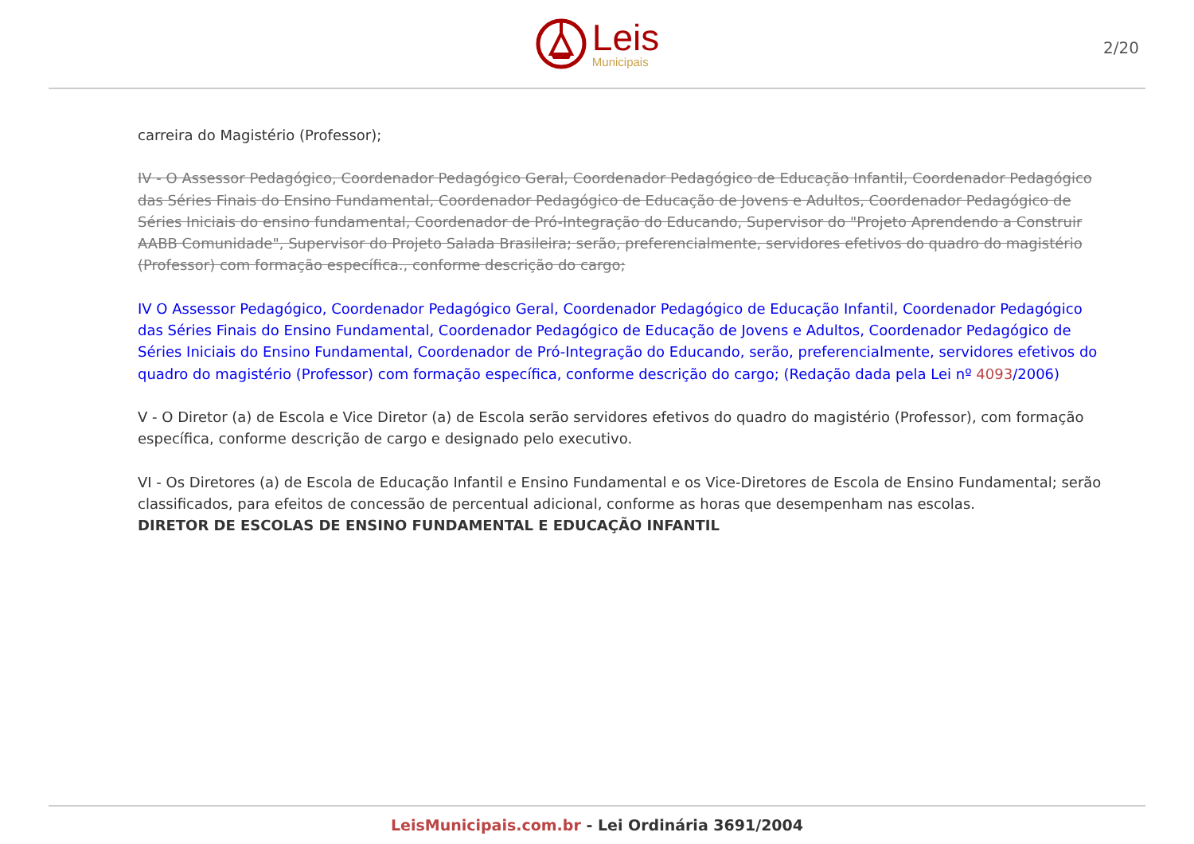Leis
Municipais
2/20
carreira do Magistério (Professor);
IV - O Assessor Pedagógico, Coordenador Pedagógico Geral, Coordenador Pedagógico de Educação Infantil, Coordenador Pedagógico das Séries Finais do Ensino Fundamental, Coordenador Pedagógico de Educação de Jovens e Adultos, Coordenador Pedagógico de Séries Iniciais do ensino fundamental, Coordenador de Pró-Integração do Educando, Supervisor do "Projeto Aprendendo a Construir AABB Comunidade", Supervisor do Projeto Salada Brasileira; serão, preferencialmente, servidores efetivos do quadro do magistério (Professor) com formação específica., conforme descrição do cargo;
IV O Assessor Pedagógico, Coordenador Pedagógico Geral, Coordenador Pedagógico de Educação Infantil, Coordenador Pedagógico das Séries Finais do Ensino Fundamental, Coordenador Pedagógico de Educação de Jovens e Adultos, Coordenador Pedagógico de Séries Iniciais do Ensino Fundamental, Coordenador de Pró-Integração do Educando, serão, preferencialmente, servidores efetivos do quadro do magistério (Professor) com formação específica, conforme descrição do cargo; (Redação dada pela Lei nº 4093/2006)
V - O Diretor (a) de Escola e Vice Diretor (a) de Escola serão servidores efetivos do quadro do magistério (Professor), com formação específica, conforme descrição de cargo e designado pelo executivo.
VI - Os Diretores (a) de Escola de Educação Infantil e Ensino Fundamental e os Vice-Diretores de Escola de Ensino Fundamental; serão classificados, para efeitos de concessão de percentual adicional, conforme as horas que desempenham nas escolas.
DIRETOR DE ESCOLAS DE ENSINO FUNDAMENTAL E EDUCAÇÃO INFANTIL
LeisMunicipais.com.br - Lei Ordinária 3691/2004